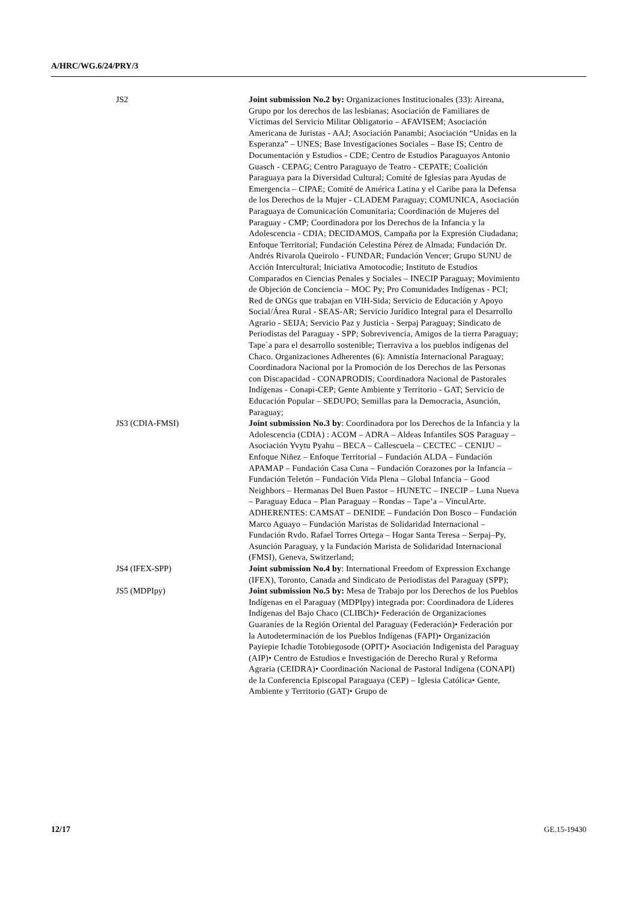A/HRC/WG.6/24/PRY/3
| JS2 | Joint submission No.2 by: Organizaciones Institucionales (33): Aireana, Grupo por los derechos de las lesbianas; Asociación de Familiares de Víctimas del Servicio Militar Obligatorio – AFAVISEM; Asociación Americana de Juristas - AAJ; Asociación Panambi; Asociación “Unidas en la Esperanza” – UNES; Base Investigaciones Sociales – Base IS; Centro de Documentación y Estudios - CDE; Centro de Estudios Paraguayos Antonio Guasch - CEPAG; Centro Paraguayo de Teatro - CEPATE; Coalición Paraguaya para la Diversidad Cultural; Comité de Iglesias para Ayudas de Emergencia – CIPAE; Comité de América Latina y el Caribe para la Defensa de los Derechos de la Mujer - CLADEM Paraguay; COMUNICA, Asociación Paraguaya de Comunicación Comunitaria; Coordinación de Mujeres del Paraguay - CMP; Coordinadora por los Derechos de la Infancia y la Adolescencia - CDIA; DECIDAMOS, Campaña por la Expresión Ciudadana; Enfoque Territorial; Fundación Celestina Pérez de Almada; Fundación Dr. Andrés Rivarola Queirolo - FUNDAR; Fundación Vencer; Grupo SUNU de Acción Intercultural; Iniciativa Amotocodie; Instituto de Estudios Comparados en Ciencias Penales y Sociales – INECIP Paraguay; Movimiento de Objeción de Conciencia – MOC Py; Pro Comunidades Indígenas - PCI; Red de ONGs que trabajan en VIH-Sida; Servicio de Educación y Apoyo Social/Área Rural - SEAS-AR; Servicio Jurídico Integral para el Desarrollo Agrario - SEIJA; Servicio Paz y Justicia - Serpaj Paraguay; Sindicato de Periodistas del Paraguay - SPP; Sobrevivencia, Amigos de la tierra Paraguay; Tape`a para el desarrollo sostenible; Tierraviva a los pueblos indígenas del Chaco. Organizaciones Adherentes (6): Amnistía Internacional Paraguay; Coordinadora Nacional por la Promoción de los Derechos de las Personas con Discapacidad - CONAPRODIS; Coordinadora Nacional de Pastorales Indígenas - Conapi-CEP; Gente Ambiente y Territorio - GAT; Servicio de Educación Popular – SEDUPO; Semillas para la Democracia, Asunción, Paraguay; |
| JS3 (CDIA-FMSI) | Joint submission No.3 by : Coordinadora por los Derechos de la Infancia y la Adolescencia (CDIA) : ACOM – ADRA – Aldeas Infantiles SOS Paraguay – Asociación Yvytu Pyahu – BECA – Callescuela – CECTEC – CENIJU – Enfoque Niñez – Enfoque Territorial – Fundación ALDA – Fundación APAMAP – Fundación Casa Cuna – Fundación Corazones por la Infancia – Fundación Teletón – Fundación Vida Plena – Global Infancia – Good Neighbors – Hermanas Del Buen Pastor – HUNETC – INECIP – Luna Nueva – Paraguay Educa – Plan Paraguay – Rondas – Tape’a – VinculArte. ADHERENTES: CAMSAT – DENIDE – Fundación Don Bosco – Fundación Marco Aguayo – Fundación Maristas de Solidaridad Internacional – Fundación Rvdo. Rafael Torres Ortega – Hogar Santa Teresa – Serpaj–Py, Asunción Paraguay, y la Fundación Marista de Solidaridad Internacional (FMSI), Geneva, Switzerland; |
| JS4 (IFEX-SPP) | Joint submission No.4 by : International Freedom of Expression Exchange (IFEX), Toronto, Canada and Sindicato de Periodistas del Paraguay (SPP); |
| JS5 (MDPIpy) | Joint submission No.5 by: Mesa de Trabajo por los Derechos de los Pueblos Indígenas en el Paraguay (MDPIpy) integrada por: Coordinadora de Líderes Indígenas del Bajo Chaco (CLIBCh)• Federación de Organizaciones Guaraníes de la Región Oriental del Paraguay (Federación)• Federación por la Autodeterminación de los Pueblos Indígenas (FAPI)• Organización Payiepie Ichadie Totobiegosode (OPIT)• Asociación Indigenista del Paraguay (AIP)• Centro de Estudios e Investigación de Derecho Rural y Reforma Agraria (CEIDRA)• Coordinación Nacional de Pastoral Indígena (CONAPI) de la Conferencia Episcopal Paraguaya (CEP) – Iglesia Católica• Gente, Ambiente y Territorio (GAT)• Grupo de |
12/17 GE.15-19430